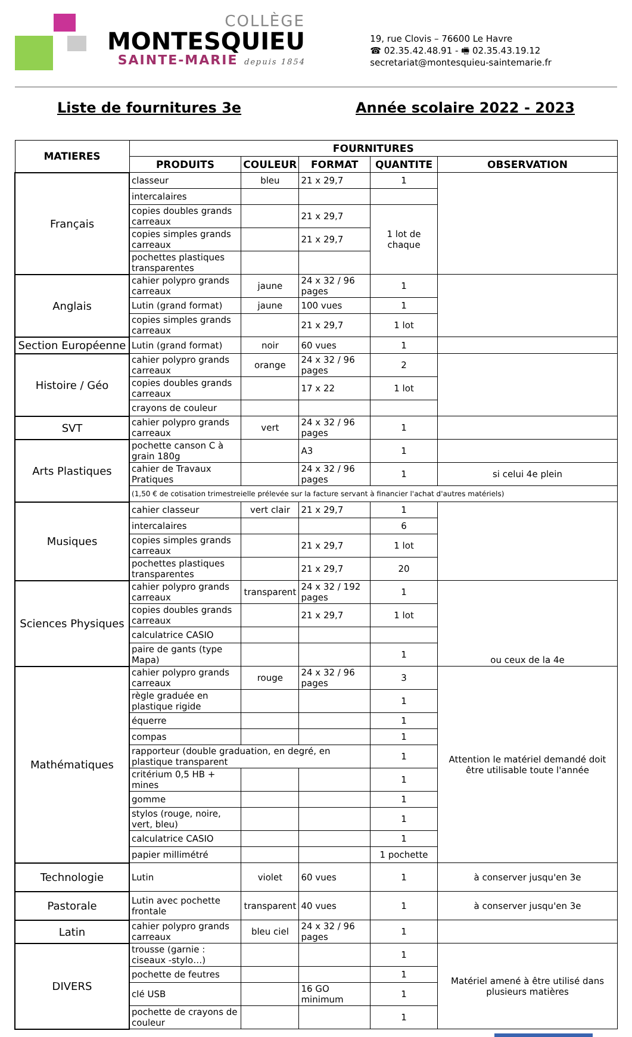COLLÈGE
MONTESQUIEU
SAINTE-MARIE depuis 1854
19, rue Clovis – 76600 Le Havre
☎ 02.35.42.48.91 - 🖷 02.35.43.19.12
secretariat@montesquieu-saintemarie.fr
Liste de fournitures 3e Année scolaire 2022 - 2023
| MATIERES | FOURNITURES | | | | |
| --- | --- | --- | --- | --- | --- |
| | PRODUITS | COULEUR | FORMAT | QUANTITE | OBSERVATION |
| Français | classeur | bleu | 21 x 29,7 | 1 | |
| | intercalaires | | | | |
| | copies doubles grands carreaux | | 21 x 29,7 | 1 lot de chaque | |
| | copies simples grands carreaux | | 21 x 29,7 | | |
| | pochettes plastiques transparentes | | | | |
| Anglais | cahier polypro grands carreaux | jaune | 24 x 32 / 96 pages | 1 | |
| | Lutin (grand format) | jaune | 100 vues | 1 | |
| | copies simples grands carreaux | | 21 x 29,7 | 1 lot | |
| Section Européenne | Lutin (grand format) | noir | 60 vues | 1 | |
| Histoire / Géo | cahier polypro grands carreaux | orange | 24 x 32 / 96 pages | 2 | |
| | copies doubles grands carreaux | | 17 x 22 | 1 lot | |
| | crayons de couleur | | | | |
| SVT | cahier polypro grands carreaux | vert | 24 x 32 / 96 pages | 1 | |
| Arts Plastiques | pochette canson C à grain 180g | | A3 | 1 | |
| | cahier de Travaux Pratiques | | 24 x 32 / 96 pages | 1 | si celui 4e plein |
| | (1,50 € de cotisation trimestreielle prélevée sur la facture servant à financier l'achat d'autres matériels) | | | | |
| Musiques | cahier classeur | vert clair | 21 x 29,7 | 1 | |
| | intercalaires | | | 6 | |
| | copies simples grands carreaux | | 21 x 29,7 | 1 lot | |
| | pochettes plastiques transparentes | | 21 x 29,7 | 20 | |
| Sciences Physiques | cahier polypro grands carreaux | transparent | 24 x 32 / 192 pages | 1 | ou ceux de la 4e |
| | copies doubles grands carreaux | | 21 x 29,7 | 1 lot | |
| | calculatrice CASIO | | | | |
| | paire de gants (type Mapa) | | | 1 | |
| Mathématiques | cahier polypro grands carreaux | rouge | 24 x 32 / 96 pages | 3 | Attention le matériel demandé doit être utilisable toute l'année |
| | règle graduée en plastique rigide | | | 1 | |
| | équerre | | | 1 | |
| | compas | | | 1 | |
| | rapporteur (double graduation, en degré, en plastique transparent | | | 1 | |
| | critérium 0,5 HB + mines | | | 1 | |
| | gomme | | | 1 | |
| | stylos (rouge, noire, vert, bleu) | | | 1 | |
| | calculatrice CASIO | | | 1 | |
| | papier millimétré | | | 1 pochette | |
| Technologie | Lutin | violet | 60 vues | 1 | à conserver jusqu'en 3e |
| Pastorale | Lutin avec pochette frontale | transparent | 40 vues | 1 | à conserver jusqu'en 3e |
| Latin | cahier polypro grands carreaux | bleu ciel | 24 x 32 / 96 pages | 1 | |
| DIVERS | trousse (garnie : ciseaux -stylo…) | | | 1 | Matériel amené à être utilisé dans plusieurs matières |
| | pochette de feutres | | | 1 | |
| | clé USB | | 16 GO minimum | 1 | |
| | pochette de crayons de couleur | | | 1 | |